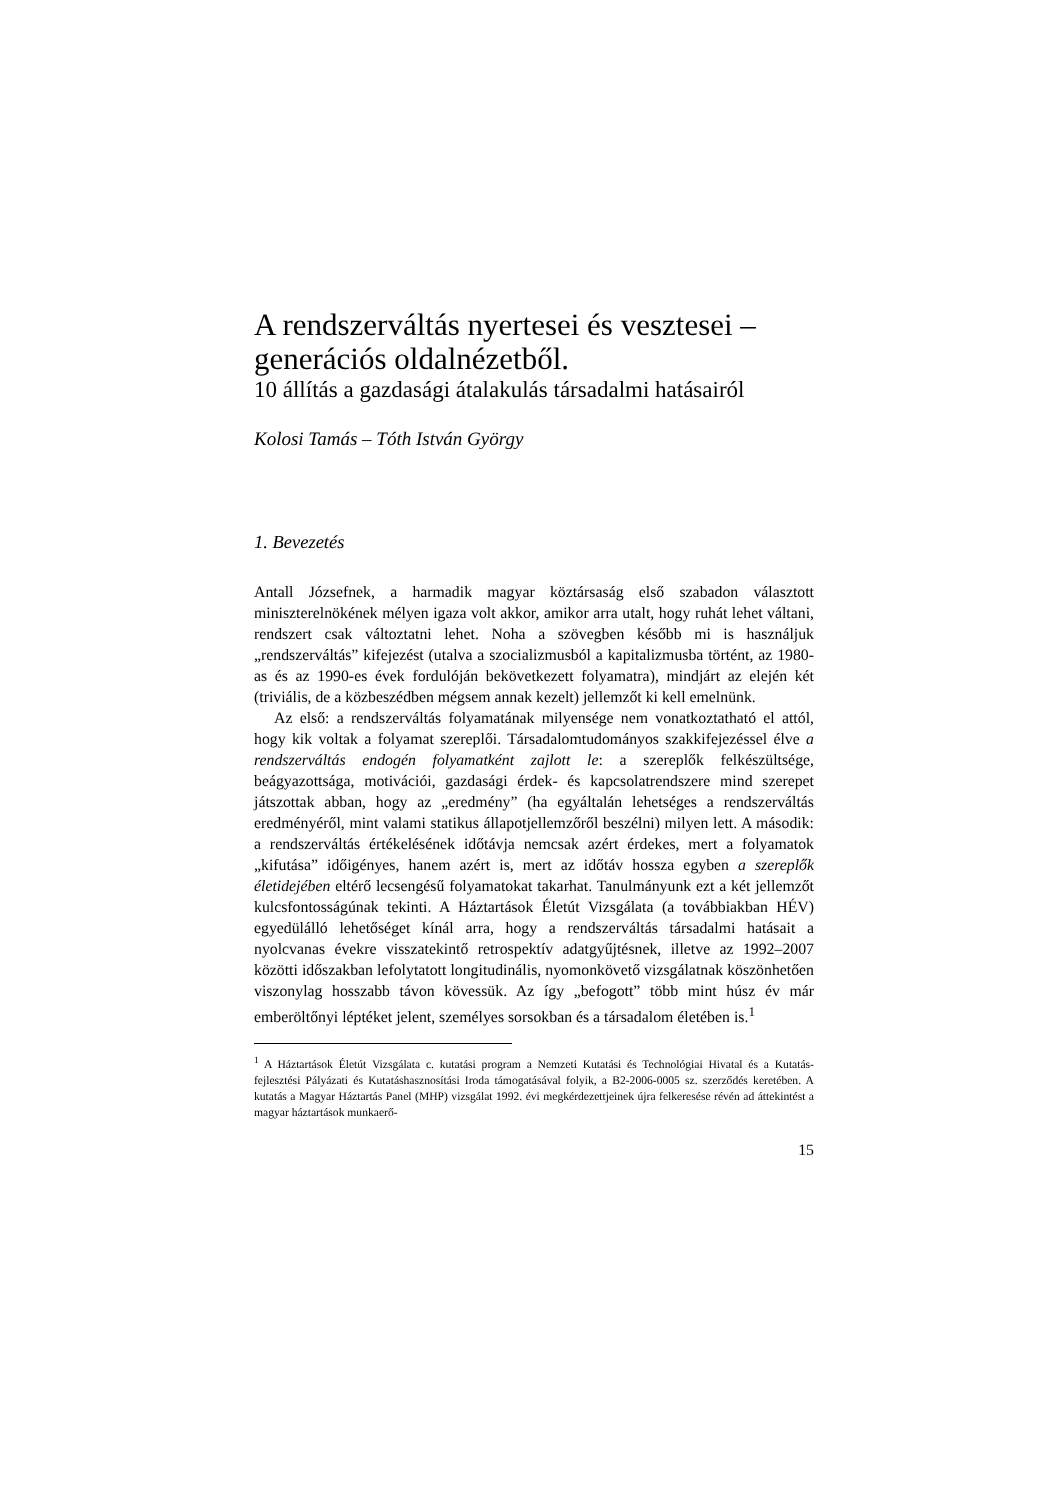A rendszerváltás nyertesei és vesztesei –
generációs oldalnézetből.
10 állítás a gazdasági átalakulás társadalmi hatásairól
Kolosi Tamás – Tóth István György
1. Bevezetés
Antall Józsefnek, a harmadik magyar köztársaság első szabadon választott miniszterelnökének mélyen igaza volt akkor, amikor arra utalt, hogy ruhát lehet váltani, rendszert csak változtatni lehet. Noha a szövegben később mi is használjuk „rendszerváltás” kifejezést (utalva a szocializmusból a kapitalizmusba történt, az 1980-as és az 1990-es évek fordulóján bekövetkezett folyamatra), mindjárt az elején két (triviális, de a közbeszédben mégsem annak kezelt) jellemzőt ki kell emelnünk.
Az első: a rendszerváltás folyamatának milyensége nem vonatkoztatható el attól, hogy kik voltak a folyamat szereplői. Társadalomtudományos szakkifejezéssel élve a rendszerváltás endogén folyamatként zajlott le: a szereplők felkészültsége, beágyazottsága, motivációi, gazdasági érdek- és kapcsolatrendszere mind szerepet játszottak abban, hogy az „eredmény” (ha egyáltalán lehetséges a rendszerváltás eredményéről, mint valami statikus állapotjellemzőről beszélni) milyen lett. A második: a rendszerváltás értékelésének időtávja nemcsak azért érdekes, mert a folyamatok „kifutása” időigényes, hanem azért is, mert az időtáv hossza egyben a szereplők életidejében eltérő lecsengésű folyamatokat takarhat. Tanulmányunk ezt a két jellemzőt kulcsfontosságúnak tekinti. A Háztartások Életút Vizsgálata (a továbbiakban HÉV) egyedülálló lehetőséget kínál arra, hogy a rendszerváltás társadalmi hatásait a nyolcvanas évekre visszatekintő retrospektív adatgyűjtésnek, illetve az 1992–2007 közötti időszakban lefolytatott longitudinális, nyomonkövető vizsgálatnak köszönhetően viszonylag hosszabb távon kövessük. Az így „befogott” több mint húsz év már emberöltőnyi léptéket jelent, személyes sorsokban és a társadalom életében is.<sup>1</sup>
<sup>1</sup> A Háztartások Életút Vizsgálata c. kutatási program a Nemzeti Kutatási és Technológiai Hivatal és a Kutatás-fejlesztési Pályázati és Kutatáshasznosítási Iroda támogatásával folyik, a B2-2006-0005 sz. szerződés keretében. A kutatás a Magyar Háztartás Panel (MHP) vizsgálat 1992. évi megkérdezettjeinek újra felkeresése révén ad áttekintést a magyar háztartások munkaerő-
15